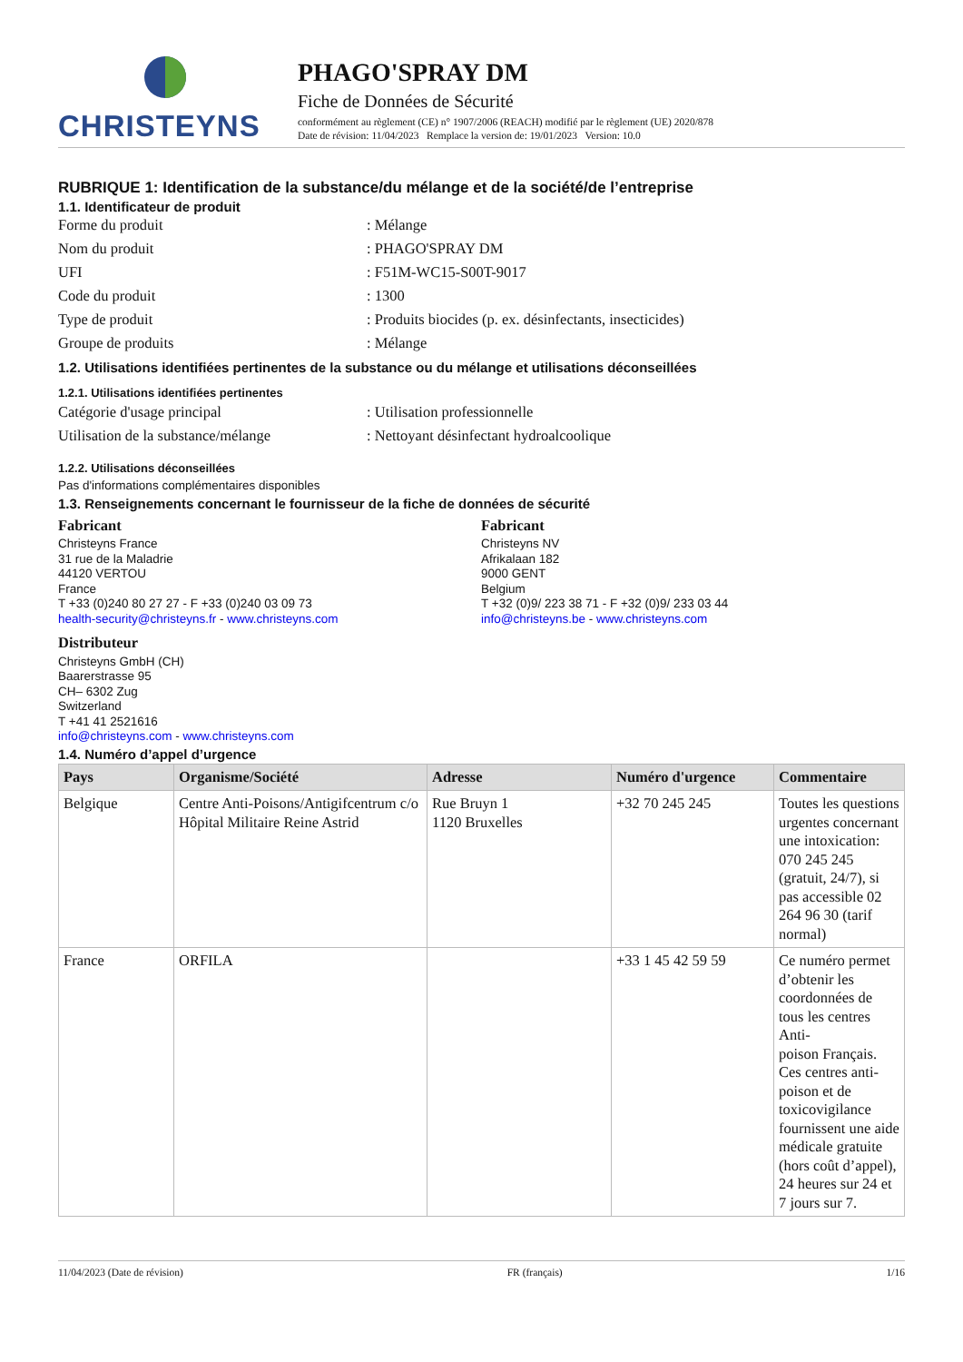CHRISTEYNS
PHAGO'SPRAY DM
Fiche de Données de Sécurité
conformément au règlement (CE) n° 1907/2006 (REACH) modifié par le règlement (UE) 2020/878
Date de révision: 11/04/2023 Remplace la version de: 19/01/2023 Version: 10.0
RUBRIQUE 1: Identification de la substance/du mélange et de la société/de l’entreprise
1.1. Identificateur de produit
Forme du produit: Mélange
Nom du produit: PHAGO'SPRAY DM
UFI: F51M-WC15-S00T-9017
Code du produit: 1300
Type de produit: Produits biocides (p. ex. désinfectants, insecticides)
Groupe de produits: Mélange
1.2. Utilisations identifiées pertinentes de la substance ou du mélange et utilisations déconseillées
1.2.1. Utilisations identifiées pertinentes
Catégorie d'usage principal: Utilisation professionnelle
Utilisation de la substance/mélange: Nettoyant désinfectant hydroalcoolique
1.2.2. Utilisations déconseillées
Pas d'informations complémentaires disponibles
1.3. Renseignements concernant le fournisseur de la fiche de données de sécurité
Fabricant
Christeyns France
31 rue de la Maladrie
44120 VERTOU
France
T +33 (0)240 80 27 27 - F +33 (0)240 03 09 73
health-security@christeyns.fr - www.christeyns.com
Fabricant
Christeyns NV
Afrikalaan 182
9000 GENT
Belgium
T +32 (0)9/ 223 38 71 - F +32 (0)9/ 233 03 44
info@christeyns.be - www.christeyns.com
Distributeur
Christeyns GmbH (CH)
Baarerstrasse 95
CH– 6302 Zug
Switzerland
T +41 41 2521616
info@christeyns.com - www.christeyns.com
1.4. Numéro d’appel d’urgence
| Pays | Organisme/Société | Adresse | Numéro d'urgence | Commentaire |
| --- | --- | --- | --- | --- |
| Belgique | Centre Anti-Poisons/Antigifcentrum c/o Hôpital Militaire Reine Astrid | Rue Bruyn 1 1120 Bruxelles | +32 70 245 245 | Toutes les questions urgentes concernant une intoxication: 070 245 245 (gratuit, 24/7), si pas accessible 02 264 96 30 (tarif normal) |
| France | ORFILA | | +33 1 45 42 59 59 | Ce numéro permet d’obtenir les coordonnées de tous les centres Anti- poison Français. Ces centres anti-poison et de toxicovigilance fournissent une aide médicale gratuite (hors coût d’appel), 24 heures sur 24 et 7 jours sur 7. |
11/04/2023 (Date de révision) FR (français) 1/16